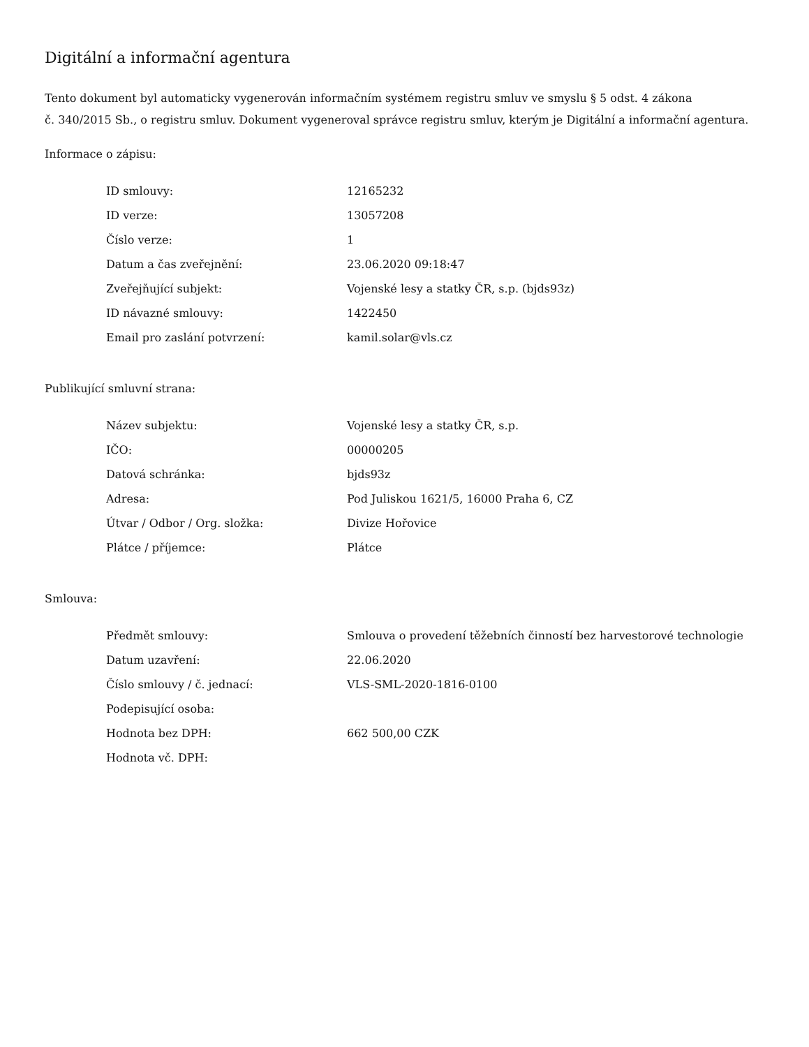Digitální a informační agentura
Tento dokument byl automaticky vygenerován informačním systémem registru smluv ve smyslu § 5 odst. 4 zákona
č. 340/2015 Sb., o registru smluv. Dokument vygeneroval správce registru smluv, kterým je Digitální a informační agentura.
Informace o zápisu:
| ID smlouvy: | 12165232 |
| ID verze: | 13057208 |
| Číslo verze: | 1 |
| Datum a čas zveřejnění: | 23.06.2020 09:18:47 |
| Zveřejňující subjekt: | Vojenské lesy a statky ČR, s.p. (bjds93z) |
| ID návazné smlouvy: | 1422450 |
| Email pro zaslání potvrzení: | kamil.solar@vls.cz |
Publikující smluvní strana:
| Název subjektu: | Vojenské lesy a statky ČR, s.p. |
| IČO: | 00000205 |
| Datová schránka: | bjds93z |
| Adresa: | Pod Juliskou 1621/5, 16000 Praha 6, CZ |
| Útvar / Odbor / Org. složka: | Divize Hořovice |
| Plátce / příjemce: | Plátce |
Smlouva:
| Předmět smlouvy: | Smlouva o provedení těžebních činností bez harvestorové technologie |
| Datum uzavření: | 22.06.2020 |
| Číslo smlouvy / č. jednací: | VLS-SML-2020-1816-0100 |
| Podepisující osoba: | |
| Hodnota bez DPH: | 662 500,00 CZK |
| Hodnota vč. DPH: | |